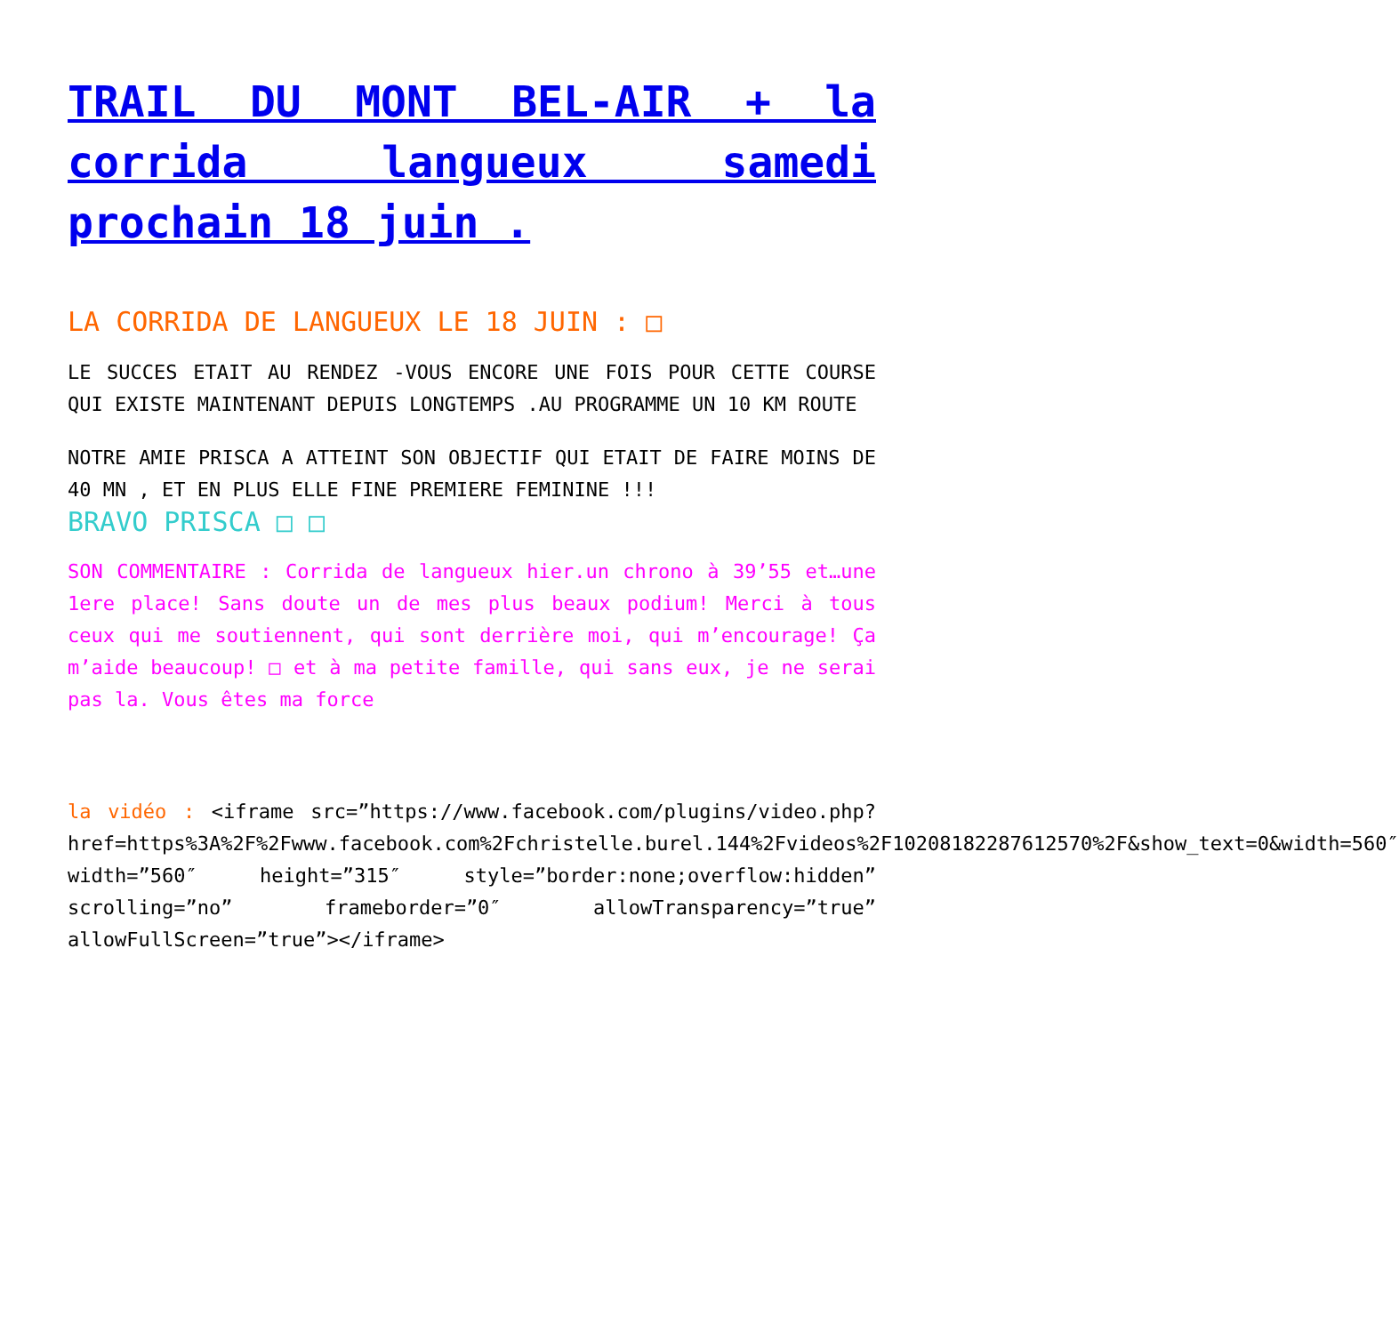TRAIL DU MONT BEL-AIR + la corrida langueux samedi prochain 18 juin .
LA CORRIDA DE LANGUEUX LE 18 JUIN : □
LE SUCCES ETAIT AU RENDEZ -VOUS ENCORE UNE FOIS POUR CETTE COURSE QUI EXISTE MAINTENANT DEPUIS LONGTEMPS .AU PROGRAMME UN 10 KM ROUTE
NOTRE AMIE PRISCA A ATTEINT SON OBJECTIF QUI ETAIT DE FAIRE MOINS DE 40 MN , ET EN PLUS ELLE FINE PREMIERE FEMININE !!!
BRAVO PRISCA □ □
SON COMMENTAIRE : Corrida de langueux hier.un chrono à 39’55 et…une 1ere place! Sans doute un de mes plus beaux podium! Merci à tous ceux qui me soutiennent, qui sont derrière moi, qui m’encourage! Ça m’aide beaucoup! □ et à ma petite famille, qui sans eux, je ne serai pas la. Vous êtes ma force
la vidéo : <iframe src=”https://www.facebook.com/plugins/video.php?href=https%3A%2F%2Fwww.facebook.com%2Fchristelle.burel.144%2Fvideos%2F10208182287612570%2F&show_text=0&width=560″ width=”560″ height=”315″ style=”border:none;overflow:hidden” scrolling=”no” frameborder=”0″ allowTransparency=”true” allowFullScreen=”true”></iframe>